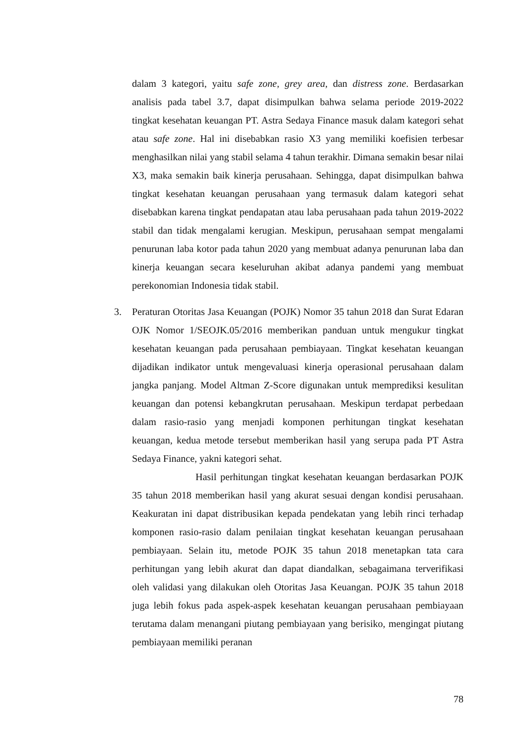dalam 3 kategori, yaitu safe zone, grey area, dan distress zone. Berdasarkan analisis pada tabel 3.7, dapat disimpulkan bahwa selama periode 2019-2022 tingkat kesehatan keuangan PT. Astra Sedaya Finance masuk dalam kategori sehat atau safe zone. Hal ini disebabkan rasio X3 yang memiliki koefisien terbesar menghasilkan nilai yang stabil selama 4 tahun terakhir. Dimana semakin besar nilai X3, maka semakin baik kinerja perusahaan. Sehingga, dapat disimpulkan bahwa tingkat kesehatan keuangan perusahaan yang termasuk dalam kategori sehat disebabkan karena tingkat pendapatan atau laba perusahaan pada tahun 2019-2022 stabil dan tidak mengalami kerugian. Meskipun, perusahaan sempat mengalami penurunan laba kotor pada tahun 2020 yang membuat adanya penurunan laba dan kinerja keuangan secara keseluruhan akibat adanya pandemi yang membuat perekonomian Indonesia tidak stabil.
3. Peraturan Otoritas Jasa Keuangan (POJK) Nomor 35 tahun 2018 dan Surat Edaran OJK Nomor 1/SEOJK.05/2016 memberikan panduan untuk mengukur tingkat kesehatan keuangan pada perusahaan pembiayaan. Tingkat kesehatan keuangan dijadikan indikator untuk mengevaluasi kinerja operasional perusahaan dalam jangka panjang. Model Altman Z-Score digunakan untuk memprediksi kesulitan keuangan dan potensi kebangkrutan perusahaan. Meskipun terdapat perbedaan dalam rasio-rasio yang menjadi komponen perhitungan tingkat kesehatan keuangan, kedua metode tersebut memberikan hasil yang serupa pada PT Astra Sedaya Finance, yakni kategori sehat.
Hasil perhitungan tingkat kesehatan keuangan berdasarkan POJK 35 tahun 2018 memberikan hasil yang akurat sesuai dengan kondisi perusahaan. Keakuratan ini dapat distribusikan kepada pendekatan yang lebih rinci terhadap komponen rasio-rasio dalam penilaian tingkat kesehatan keuangan perusahaan pembiayaan. Selain itu, metode POJK 35 tahun 2018 menetapkan tata cara perhitungan yang lebih akurat dan dapat diandalkan, sebagaimana terverifikasi oleh validasi yang dilakukan oleh Otoritas Jasa Keuangan. POJK 35 tahun 2018 juga lebih fokus pada aspek-aspek kesehatan keuangan perusahaan pembiayaan terutama dalam menangani piutang pembiayaan yang berisiko, mengingat piutang pembiayaan memiliki peranan
78